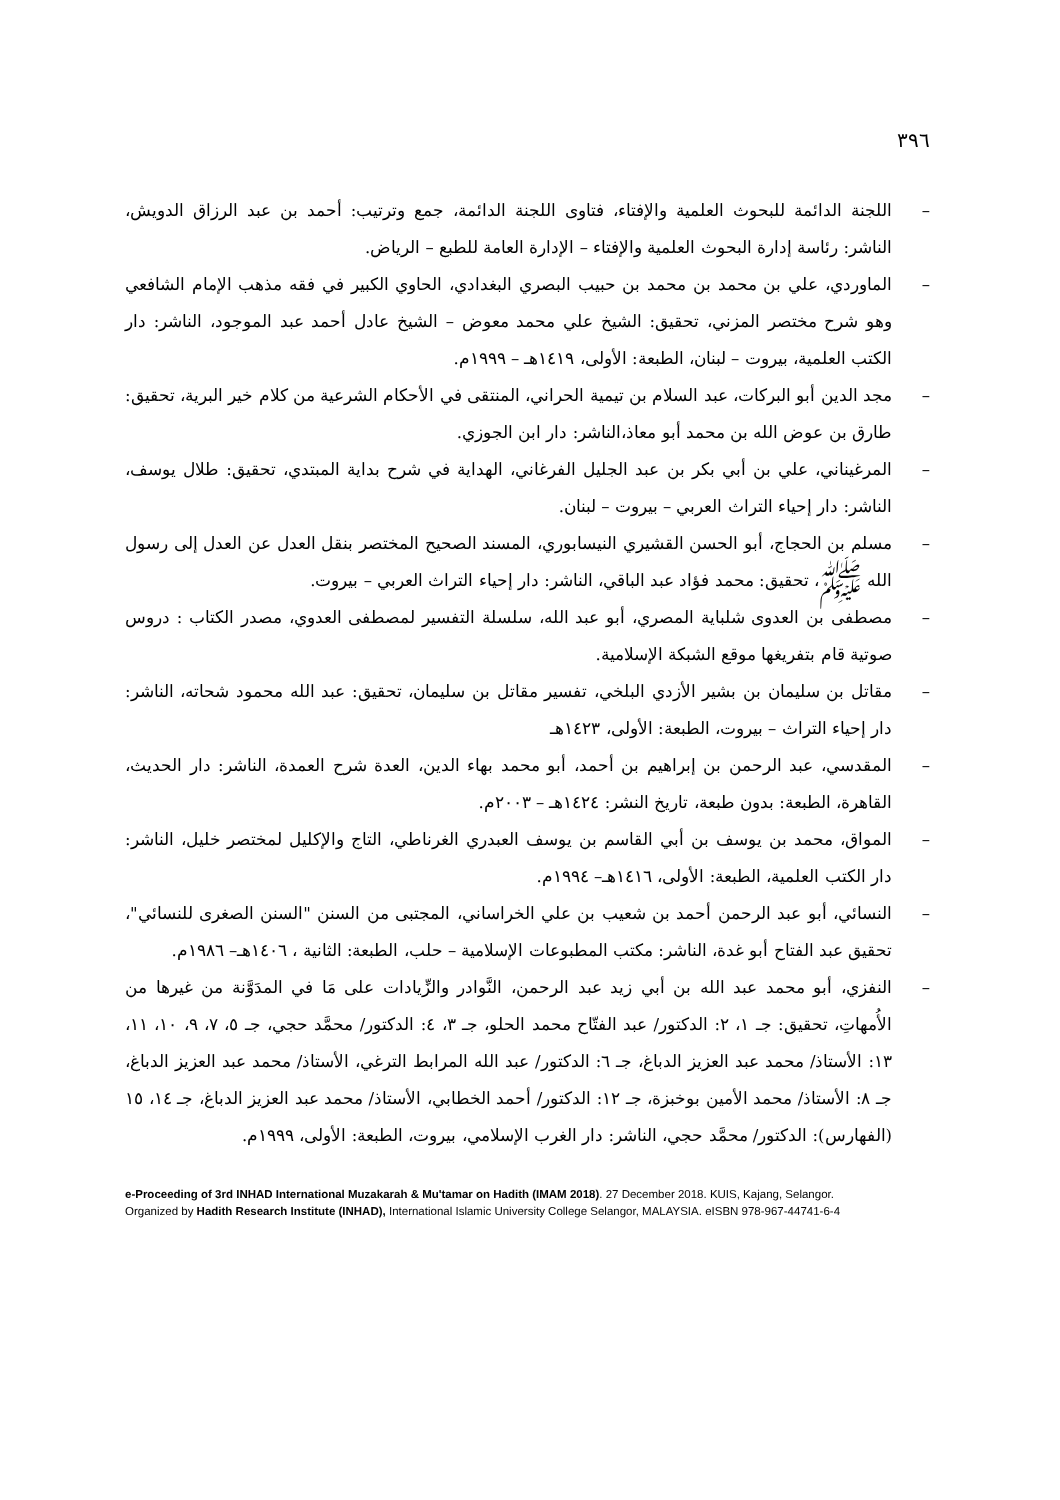٣٩٦
– اللجنة الدائمة للبحوث العلمية والإفتاء، فتاوى اللجنة الدائمة، جمع وترتيب: أحمد بن عبد الرزاق الدويش، الناشر: رئاسة إدارة البحوث العلمية والإفتاء – الإدارة العامة للطبع – الرياض.
– الماوردي، علي بن محمد بن محمد بن حبيب البصري البغدادي، الحاوي الكبير في فقه مذهب الإمام الشافعي وهو شرح مختصر المزني، تحقيق: الشيخ علي محمد معوض – الشيخ عادل أحمد عبد الموجود، الناشر: دار الكتب العلمية، بيروت – لبنان، الطبعة: الأولى، ١٤١٩هـ – ١٩٩٩م.
– مجد الدين أبو البركات، عبد السلام بن تيمية الحراني، المنتقى في الأحكام الشرعية من كلام خير البرية، تحقيق: طارق بن عوض الله بن محمد أبو معاذ،الناشر: دار ابن الجوزي.
– المرغيناني، علي بن أبي بكر بن عبد الجليل الفرغاني، الهداية في شرح بداية المبتدي، تحقيق: طلال يوسف، الناشر: دار إحياء التراث العربي – بيروت – لبنان.
– مسلم بن الحجاج، أبو الحسن القشيري النيسابوري، المسند الصحيح المختصر بنقل العدل عن العدل إلى رسول الله ﷺ، تحقيق: محمد فؤاد عبد الباقي، الناشر: دار إحياء التراث العربي – بيروت.
– مصطفى بن العدوى شلباية المصري، أبو عبد الله، سلسلة التفسير لمصطفى العدوي، مصدر الكتاب : دروس صوتية قام بتفريغها موقع الشبكة الإسلامية.
– مقاتل بن سليمان بن بشير الأزدي البلخي، تفسير مقاتل بن سليمان، تحقيق: عبد الله محمود شحاته، الناشر: دار إحياء التراث – بيروت، الطبعة: الأولى، ١٤٢٣هـ
– المقدسي، عبد الرحمن بن إبراهيم بن أحمد، أبو محمد بهاء الدين، العدة شرح العمدة، الناشر: دار الحديث، القاهرة، الطبعة: بدون طبعة، تاريخ النشر: ١٤٢٤هـ – ٢٠٠٣م.
– المواق، محمد بن يوسف بن أبي القاسم بن يوسف العبدري الغرناطي، التاج والإكليل لمختصر خليل، الناشر: دار الكتب العلمية، الطبعة: الأولى، ١٤١٦هـ– ١٩٩٤م.
– النسائي، أبو عبد الرحمن أحمد بن شعيب بن علي الخراساني، المجتبى من السنن "السنن الصغرى للنسائي"، تحقيق عبد الفتاح أبو غدة، الناشر: مكتب المطبوعات الإسلامية – حلب، الطبعة: الثانية ، ١٤٠٦هـ– ١٩٨٦م.
– النفزي، أبو محمد عبد الله بن أبي زيد عبد الرحمن، النَّوادر والزِّيادات على مَا في المدَوَّنة من غيرها من الأُمهاتِ، تحقيق: جـ ١، ٢: الدكتور/ عبد الفتّاح محمد الحلو، جـ ٣، ٤: الدكتور/ محمَّد حجي، جـ ٥، ٧، ٩، ١٠، ١١، ١٣: الأستاذ/ محمد عبد العزيز الدباغ، جـ ٦: الدكتور/ عبد الله المرابط الترغي، الأستاذ/ محمد عبد العزيز الدباغ، جـ ٨: الأستاذ/ محمد الأمين بوخبزة، جـ ١٢: الدكتور/ أحمد الخطابي، الأستاذ/ محمد عبد العزيز الدباغ، جـ ١٤، ١٥ (الفهارس): الدكتور/ محمَّد حجي، الناشر: دار الغرب الإسلامي، بيروت، الطبعة: الأولى، ١٩٩٩م.
e-Proceeding of 3rd INHAD International Muzakarah & Mu'tamar on Hadith (IMAM 2018). 27 December 2018. KUIS, Kajang, Selangor.
Organized by Hadith Research Institute (INHAD), International Islamic University College Selangor, MALAYSIA. eISBN 978-967-44741-6-4